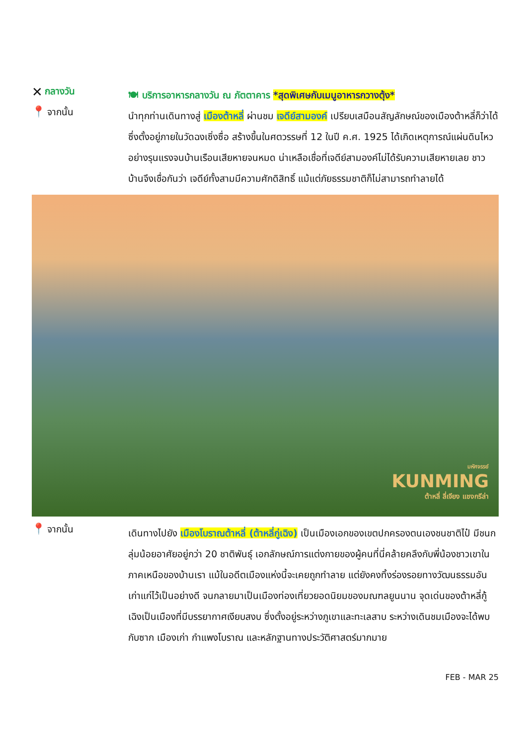✕ กลางวัน
🍽 บริการอาหารกลางวัน ณ ภัตตาคาร *สุดพิเศษกับเมนูอาหารกวางตุ้ง*
📍 จากนั้น
นำทุกท่านเดินทางสู่ เมืองต้าหลี่ ผ่านชม เจดีย์สามองค์ เปรียบเสมือนสัญลักษณ์ของเมืองต้าหลี่ก็ว่าได้ ซึ่งตั้งอยู่ภายในวัดฉงเซิ่งซื่อ สร้างขึ้นในศตวรรษที่ 12 ในปี ค.ศ. 1925 ได้เกิดเหตุการณ์แผ่นดินไหวอย่างรุนแรงจนบ้านเรือนเสียหายจนหมด น่าเหลือเชื่อที่เจดีย์สามองค์ไม่ได้รับความเสียหายเลย ชาวบ้านจึงเชื่อกันว่า เจดีย์ทั้งสามมีความศักดิสิทธิ์ แม้แต่ภัยธรรมชาติก็ไม่สามารถทำลายได้
มหัศจรรย์
KUNMING
ต้าหลี่ ลี่เจียง แชงกรีล่า
📍 จากนั้น
เดินทางไปยัง เมืองโบราณต้าหลี่ (ต้าหลี่กู่เฉิง) เป็นเมืองเอกของเขตปกครองตนเองชนชาติไป๋ มีชนกลุ่มน้อยอาศัยอยู่กว่า 20 ชาติพันธุ์ เอกลักษณ์การแต่งกายของผู้คนที่นี่คล้ายคลึงกับพี่น้องชาวเขาในภาคเหนือของบ้านเรา แม้ในอดีตเมืองแห่งนี้จะเคยถูกทำลาย แต่ยังคงทิ้งร่องรอยทางวัฒนธรรมอันเก่าแก่ไว้เป็นอย่างดี จนกลายมาเป็นเมืองท่องเที่ยวยอดนิยมของมณฑลยูนนาน จุดเด่นของต้าหลี่กู้เฉิงเป็นเมืองที่มีบรรยากาศเงียบสงบ ซึ่งตั้งอยู่ระหว่างภูเขาและทะเลสาบ ระหว่างเดินชมเมืองจะได้พบกับซาก เมืองเก่า กำแพงโบราณ และหลักฐานทางประวัติศาสตร์มากมาย
FEB - MAR 25